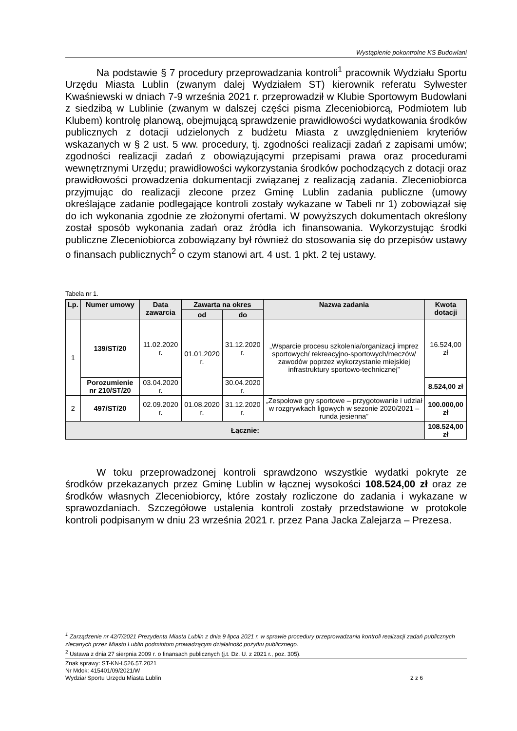Wystąpienie pokontrolne KS Budowlani
Na podstawie § 7 procedury przeprowadzania kontroli<sup>1</sup> pracownik Wydziału Sportu Urzędu Miasta Lublin (zwanym dalej Wydziałem ST) kierownik referatu Sylwester Kwaśniewski w dniach 7-9 września 2021 r. przeprowadził w Klubie Sportowym Budowlani z siedzibą w Lublinie (zwanym w dalszej części pisma Zleceniobiorcą, Podmiotem lub Klubem) kontrolę planową, obejmującą sprawdzenie prawidłowości wydatkowania środków publicznych z dotacji udzielonych z budżetu Miasta z uwzględnieniem kryteriów wskazanych w § 2 ust. 5 ww. procedury, tj. zgodności realizacji zadań z zapisami umów; zgodności realizacji zadań z obowiązującymi przepisami prawa oraz procedurami wewnętrznymi Urzędu; prawidłowości wykorzystania środków pochodzących z dotacji oraz prawidłowości prowadzenia dokumentacji związanej z realizacją zadania. Zleceniobiorca przyjmując do realizacji zlecone przez Gminę Lublin zadania publiczne (umowy określające zadanie podlegające kontroli zostały wykazane w Tabeli nr 1) zobowiązał się do ich wykonania zgodnie ze złożonymi ofertami. W powyższych dokumentach określony został sposób wykonania zadań oraz źródła ich finansowania. Wykorzystując środki publiczne Zleceniobiorca zobowiązany był również do stosowania się do przepisów ustawy o finansach publicznych<sup>2</sup> o czym stanowi art. 4 ust. 1 pkt. 2 tej ustawy.
Tabela nr 1.
| Lp. | Numer umowy | Data zawarcia | Zawarta na okres | | Nazwa zadania | Kwota dotacji |
| --- | --- | --- | --- | --- | --- | --- |
| | | | od | do | | |
| 1 | 139/ST/20 | 11.02.2020 r. | 01.01.2020 r. | 31.12.2020 r. | „Wsparcie procesu szkolenia/organizacji imprez sportowych/ rekreacyjno-sportowych/meczów/ zawodów poprzez wykorzystanie miejskiej infrastruktury sportowo-technicznej” | 16.524,00 zł |
| | Porozumienie nr 210/ST/20 | 03.04.2020 r. | | 30.04.2020 r. | | 8.524,00 zł |
| 2 | 497/ST/20 | 02.09.2020 r. | 01.08.2020 r. | 31.12.2020 r. | „Zespołowe gry sportowe – przygotowanie i udział w rozgrywkach ligowych w sezonie 2020/2021 – runda jesienna” | 100.000,00 zł |
| Łącznie: | | | | | | 108.524,00 zł |
W toku przeprowadzonej kontroli sprawdzono wszystkie wydatki pokryte ze środków przekazanych przez Gminę Lublin w łącznej wysokości 108.524,00 zł oraz ze środków własnych Zleceniobiorcy, które zostały rozliczone do zadania i wykazane w sprawozdaniach. Szczegółowe ustalenia kontroli zostały przedstawione w protokole kontroli podpisanym w dniu 23 września 2021 r. przez Pana Jacka Zalejarza – Prezesa.
<sup>1</sup> Zarządzenie nr 42/7/2021 Prezydenta Miasta Lublin z dnia 9 lipca 2021 r. w sprawie procedury przeprowadzania kontroli realizacji zadań publicznych zlecanych przez Miasto Lublin podmiotom prowadzącym działalność pożytku publicznego.
<sup>2</sup> Ustawa z dnia 27 sierpnia 2009 r. o finansach publicznych (j.t. Dz. U. z 2021 r., poz. 305).
Znak sprawy: ST-KN-I.526.57.2021
Nr Mdok: 415401/09/2021/W
Wydział Sportu Urzędu Miasta Lublin
2 z 6